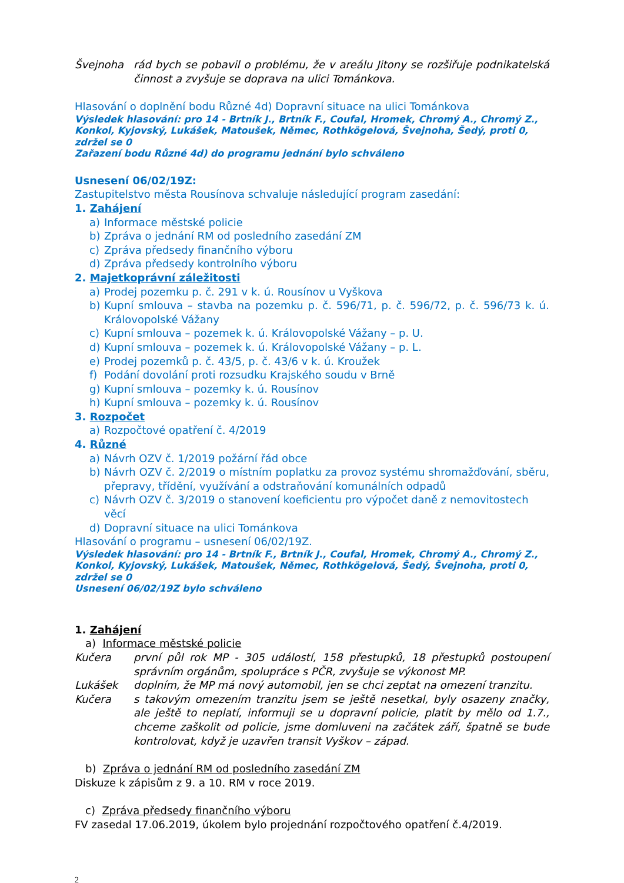Švejnoha rád bych se pobavil o problému, že v areálu Jitony se rozšiřuje podnikatelská činnost a zvyšuje se doprava na ulici Tománkova.
Hlasování o doplnění bodu Různé 4d) Dopravní situace na ulici Tománkova
Výsledek hlasování: pro 14 - Brtník J., Brtník F., Coufal, Hromek, Chromý A., Chromý Z., Konkol, Kyjovský, Lukášek, Matoušek, Němec, Rothkögelová, Švejnoha, Šedý, proti 0, zdržel se 0
Zařazení bodu Různé 4d) do programu jednání bylo schváleno
Usnesení 06/02/19Z:
Zastupitelstvo města Rousínova schvaluje následující program zasedání:
1. Zahájení
a) Informace městské policie
b) Zpráva o jednání RM od posledního zasedání ZM
c) Zpráva předsedy finančního výboru
d) Zpráva předsedy kontrolního výboru
2. Majetkoprávní záležitosti
a) Prodej pozemku p. č. 291 v k. ú. Rousínov u Vyškova
b) Kupní smlouva – stavba na pozemku p. č. 596/71, p. č. 596/72, p. č. 596/73 k. ú. Královopolské Vážany
c) Kupní smlouva – pozemek k. ú. Královopolské Vážany – p. U.
d) Kupní smlouva – pozemek k. ú. Královopolské Vážany – p. L.
e) Prodej pozemků p. č. 43/5, p. č. 43/6 v k. ú. Kroužek
f) Podání dovolání proti rozsudku Krajského soudu v Brně
g) Kupní smlouva – pozemky k. ú. Rousínov
h) Kupní smlouva – pozemky k. ú. Rousínov
3. Rozpočet
a) Rozpočtové opatření č. 4/2019
4. Různé
a) Návrh OZV č. 1/2019 požární řád obce
b) Návrh OZV č. 2/2019 o místním poplatku za provoz systému shromažďování, sběru, přepravy, třídění, využívání a odstraňování komunálních odpadů
c) Návrh OZV č. 3/2019 o stanovení koeficientu pro výpočet daně z nemovitostech věcí
d) Dopravní situace na ulici Tománkova
Hlasování o programu – usnesení 06/02/19Z.
Výsledek hlasování: pro 14 - Brtník F., Brtník J., Coufal, Hromek, Chromý A., Chromý Z., Konkol, Kyjovský, Lukášek, Matoušek, Němec, Rothkögelová, Šedý, Švejnoha, proti 0, zdržel se 0
Usnesení 06/02/19Z bylo schváleno
1. Zahájení
a) Informace městské policie
Kučera první půl rok MP - 305 událostí, 158 přestupků, 18 přestupků postoupení správním orgánům, spolupráce s PČR, zvyšuje se výkonost MP.
Lukášek doplním, že MP má nový automobil, jen se chci zeptat na omezení tranzitu.
Kučera s takovým omezením tranzitu jsem se ještě nesetkal, byly osazeny značky, ale ještě to neplatí, informuji se u dopravní policie, platit by mělo od 1.7., chceme zaškolit od policie, jsme domluveni na začátek září, špatně se bude kontrolovat, když je uzavřen transit Vyškov – západ.
b) Zpráva o jednání RM od posledního zasedání ZM
Diskuze k zápisům z 9. a 10. RM v roce 2019.
c) Zpráva předsedy finančního výboru
FV zasedal 17.06.2019, úkolem bylo projednání rozpočtového opatření č.4/2019.
2